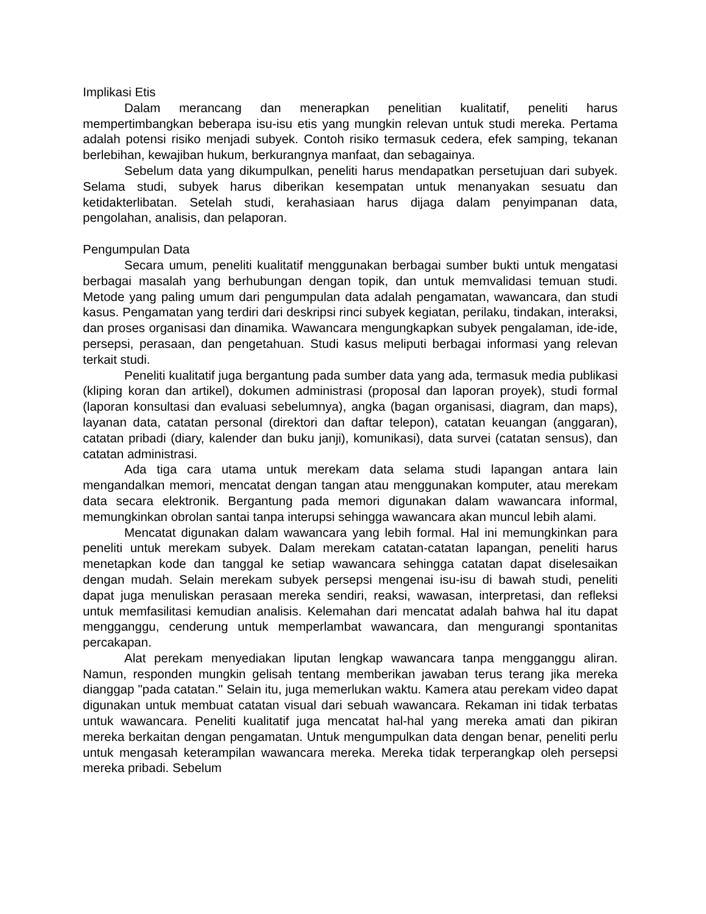Implikasi Etis
Dalam merancang dan menerapkan penelitian kualitatif, peneliti harus mempertimbangkan beberapa isu-isu etis yang mungkin relevan untuk studi mereka. Pertama adalah potensi risiko menjadi subyek. Contoh risiko termasuk cedera, efek samping, tekanan berlebihan, kewajiban hukum, berkurangnya manfaat, dan sebagainya.
Sebelum data yang dikumpulkan, peneliti harus mendapatkan persetujuan dari subyek. Selama studi, subyek harus diberikan kesempatan untuk menanyakan sesuatu dan ketidakterlibatan. Setelah studi, kerahasiaan harus dijaga dalam penyimpanan data, pengolahan, analisis, dan pelaporan.
Pengumpulan Data
Secara umum, peneliti kualitatif menggunakan berbagai sumber bukti untuk mengatasi berbagai masalah yang berhubungan dengan topik, dan untuk memvalidasi temuan studi. Metode yang paling umum dari pengumpulan data adalah pengamatan, wawancara, dan studi kasus. Pengamatan yang terdiri dari deskripsi rinci subyek kegiatan, perilaku, tindakan, interaksi, dan proses organisasi dan dinamika. Wawancara mengungkapkan subyek pengalaman, ide-ide, persepsi, perasaan, dan pengetahuan. Studi kasus meliputi berbagai informasi yang relevan terkait studi.
Peneliti kualitatif juga bergantung pada sumber data yang ada, termasuk media publikasi (kliping koran dan artikel), dokumen administrasi (proposal dan laporan proyek), studi formal (laporan konsultasi dan evaluasi sebelumnya), angka (bagan organisasi, diagram, dan maps), layanan data, catatan personal (direktori dan daftar telepon), catatan keuangan (anggaran), catatan pribadi (diary, kalender dan buku janji), komunikasi), data survei (catatan sensus), dan catatan administrasi.
Ada tiga cara utama untuk merekam data selama studi lapangan antara lain mengandalkan memori, mencatat dengan tangan atau menggunakan komputer, atau merekam data secara elektronik. Bergantung pada memori digunakan dalam wawancara informal, memungkinkan obrolan santai tanpa interupsi sehingga wawancara akan muncul lebih alami.
Mencatat digunakan dalam wawancara yang lebih formal. Hal ini memungkinkan para peneliti untuk merekam subyek. Dalam merekam catatan-catatan lapangan, peneliti harus menetapkan kode dan tanggal ke setiap wawancara sehingga catatan dapat diselesaikan dengan mudah. Selain merekam subyek persepsi mengenai isu-isu di bawah studi, peneliti dapat juga menuliskan perasaan mereka sendiri, reaksi, wawasan, interpretasi, dan refleksi untuk memfasilitasi kemudian analisis. Kelemahan dari mencatat adalah bahwa hal itu dapat mengganggu, cenderung untuk memperlambat wawancara, dan mengurangi spontanitas percakapan.
Alat perekam menyediakan liputan lengkap wawancara tanpa mengganggu aliran. Namun, responden mungkin gelisah tentang memberikan jawaban terus terang jika mereka dianggap "pada catatan." Selain itu, juga memerlukan waktu. Kamera atau perekam video dapat digunakan untuk membuat catatan visual dari sebuah wawancara. Rekaman ini tidak terbatas untuk wawancara. Peneliti kualitatif juga mencatat hal-hal yang mereka amati dan pikiran mereka berkaitan dengan pengamatan. Untuk mengumpulkan data dengan benar, peneliti perlu untuk mengasah keterampilan wawancara mereka. Mereka tidak terperangkap oleh persepsi mereka pribadi. Sebelum